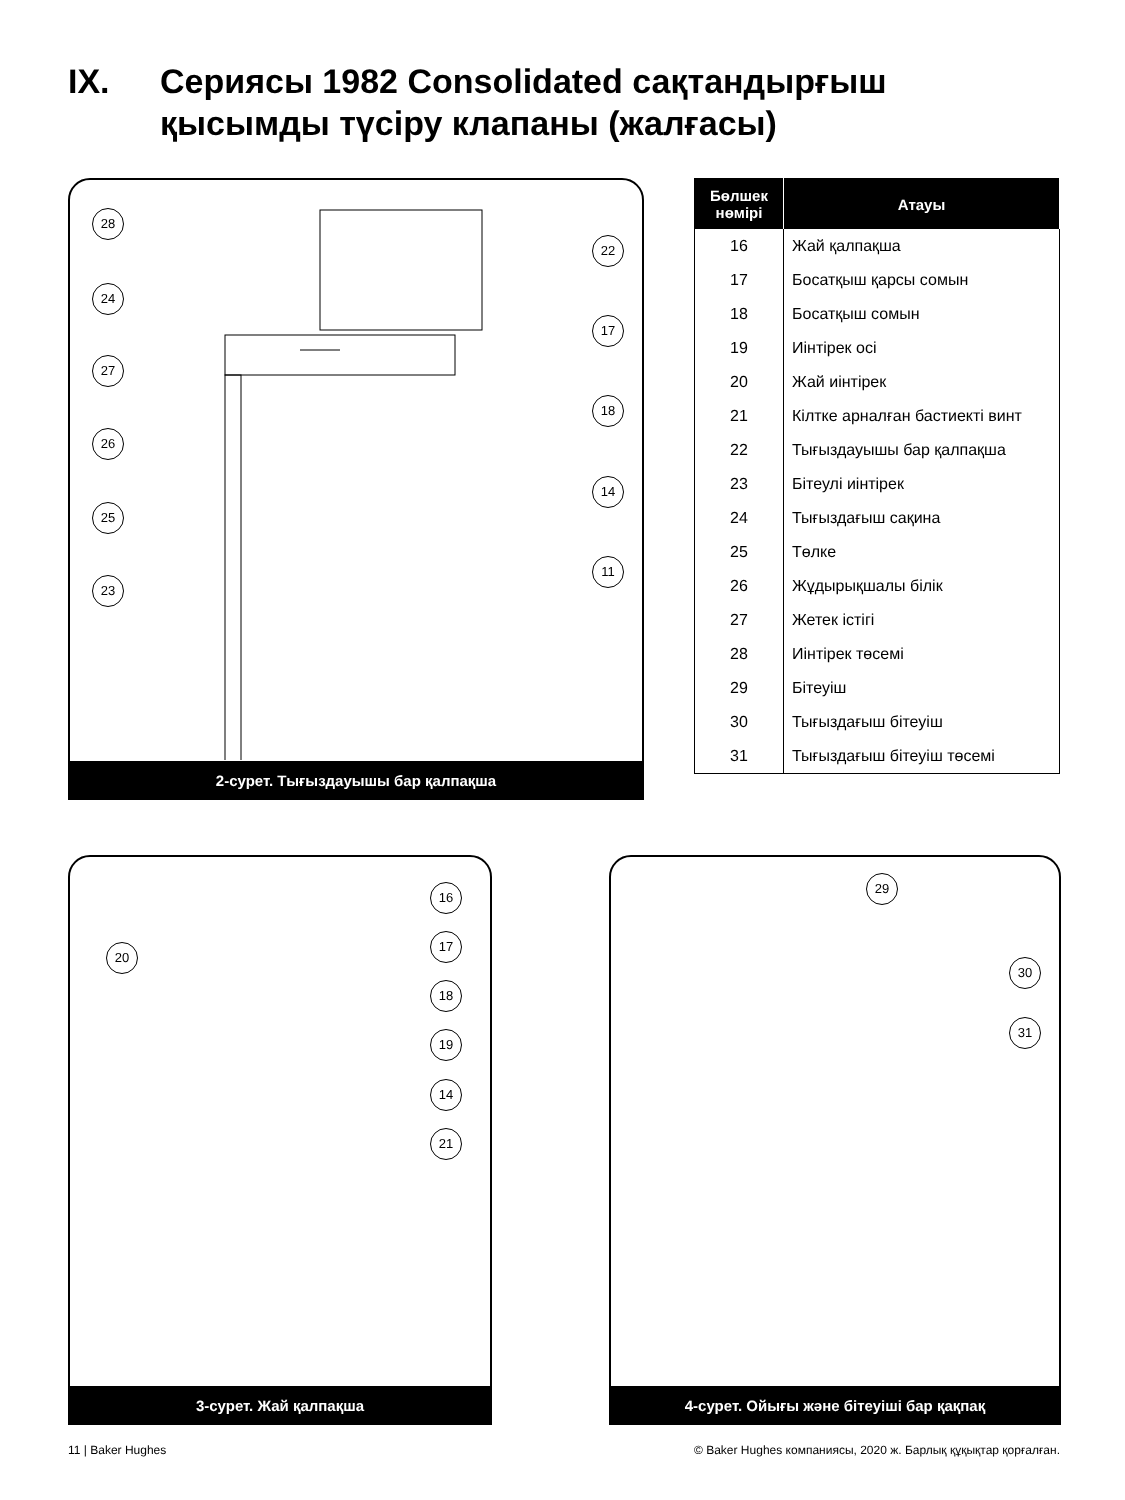IX. Сериясы 1982 Consolidated сақтандырғыш
қысымды түсіру клапаны (жалғасы)
28
24
27
26
25
23
22
17
18
14
11
2-сурет. Тығыздауышы бар қалпақша
| Бөлшек нөмірі | Атауы |
| --- | --- |
| 16 | Жай қалпақша |
| 17 | Босатқыш қарсы сомын |
| 18 | Босатқыш сомын |
| 19 | Иінтірек осі |
| 20 | Жай иінтірек |
| 21 | Кілтке арналған бастиекті винт |
| 22 | Тығыздауышы бар қалпақша |
| 23 | Бітеулі иінтірек |
| 24 | Тығыздағыш сақина |
| 25 | Төлке |
| 26 | Жұдырықшалы білік |
| 27 | Жетек істігі |
| 28 | Иінтірек төсемі |
| 29 | Бітеуіш |
| 30 | Тығыздағыш бітеуіш |
| 31 | Тығыздағыш бітеуіш төсемі |
20
16
17
18
19
14
21
3-сурет. Жай қалпақша
29
30
31
4-сурет. Ойығы және бітеуіші бар қақпақ
11 | Baker Hughes
© Baker Hughes компаниясы, 2020 ж. Барлық құқықтар қорғалған.